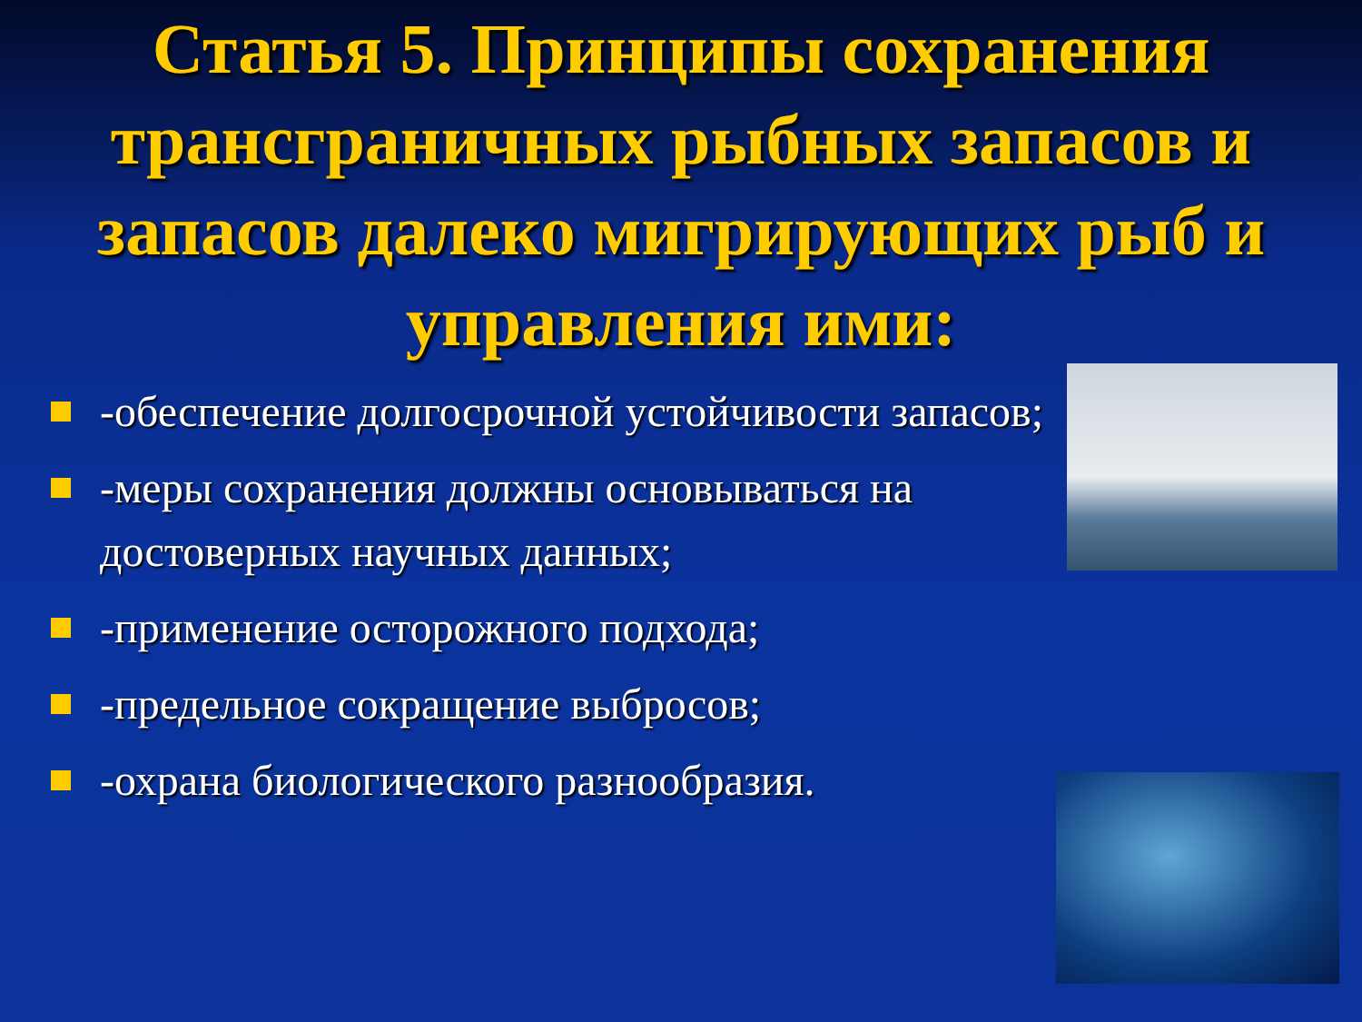Статья 5. Принципы сохранения трансграничных рыбных запасов и запасов далеко мигрирующих рыб и управления ими:
-обеспечение долгосрочной устойчивости запасов;
-меры сохранения должны основываться на достоверных научных данных;
-применение осторожного подхода;
-предельное сокращение выбросов;
-охрана биологического разнообразия.